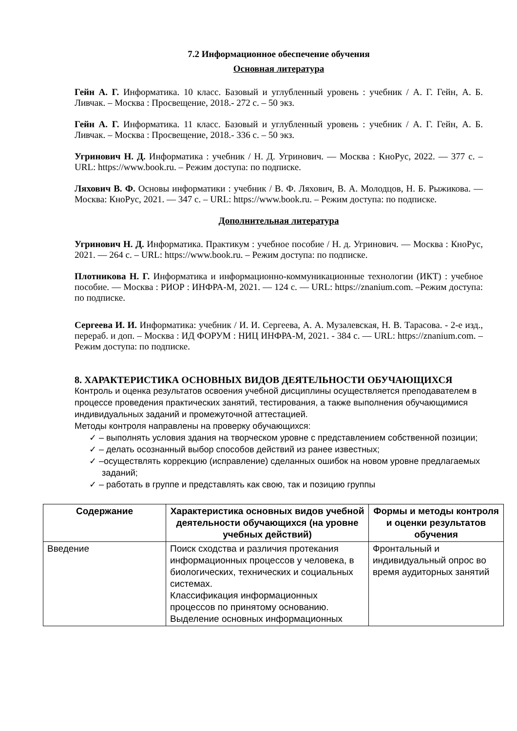7.2 Информационное обеспечение обучения
Основная литература
Гейн А. Г. Информатика. 10 класс. Базовый и углубленный уровень : учебник / А. Г. Гейн, А. Б. Ливчак. – Москва : Просвещение, 2018.- 272 с. – 50 экз.
Гейн А. Г. Информатика. 11 класс. Базовый и углубленный уровень : учебник / А. Г. Гейн, А. Б. Ливчак. – Москва : Просвещение, 2018.- 336 с. – 50 экз.
Угринович Н. Д. Информатика : учебник / Н. Д. Угринович. — Москва : КноРус, 2022. — 377 с. – URL: https://www.book.ru. – Режим доступа: по подписке.
Ляхович В. Ф. Основы информатики : учебник / В. Ф. Ляхович, В. А. Молодцов, Н. Б. Рыжикова. — Москва: КноРус, 2021. — 347 с. – URL: https://www.book.ru. – Режим доступа: по подписке.
Дополнительная литература
Угринович Н. Д. Информатика. Практикум : учебное пособие / Н. д. Угринович. — Москва : КноРус, 2021. — 264 с. – URL: https://www.book.ru. – Режим доступа: по подписке.
Плотникова Н. Г. Информатика и информационно-коммуникационные технологии (ИКТ) : учебное пособие. — Москва : РИОР : ИНФРА-М, 2021. — 124 с. — URL: https://znanium.com. –Режим доступа: по подписке.
Сергеева И. И. Информатика: учебник / И. И. Сергеева, А. А. Музалевская, Н. В. Тарасова. - 2-е изд., перераб. и доп. – Москва : ИД ФОРУМ : НИЦ ИНФРА-М, 2021. - 384 с. — URL: https://znanium.com. – Режим доступа: по подписке.
8. ХАРАКТЕРИСТИКА ОСНОВНЫХ ВИДОВ ДЕЯТЕЛЬНОСТИ ОБУЧАЮЩИХСЯ
Контроль и оценка результатов освоения учебной дисциплины осуществляется преподавателем в процессе проведения практических занятий, тестирования, а также выполнения обучающимися индивидуальных заданий и промежуточной аттестацией.
Методы контроля направлены на проверку обучающихся:
✓ – выполнять условия здания на творческом уровне с представлением собственной позиции;
✓ – делать осознанный выбор способов действий из ранее известных;
✓ –осуществлять коррекцию (исправление) сделанных ошибок на новом уровне предлагаемых заданий;
✓ – работать в группе и представлять как свою, так и позицию группы
| Содержание | Характеристика основных видов учебной деятельности обучающихся (на уровне учебных действий) | Формы и методы контроля и оценки результатов обучения |
| --- | --- | --- |
| Введение | Поиск сходства и различия протекания информационных процессов у человека, в биологических, технических и социальных системах. Классификация информационных процессов по принятому основанию. Выделение основных информационных | Фронтальный и индивидуальный опрос во время аудиторных занятий |